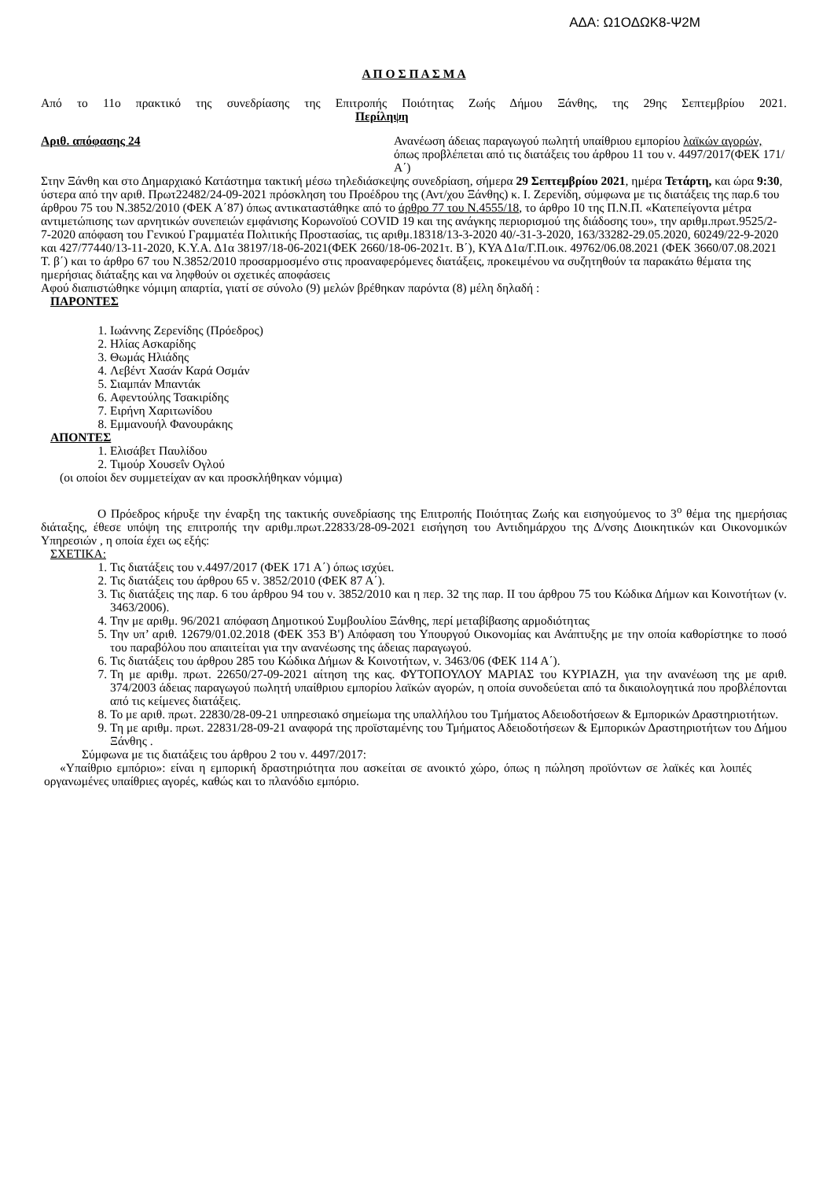ΑΔΑ: Ω1ΟΔΩΚ8-Ψ2Μ
Α Π Ο Σ Π Α Σ Μ Α
Από το 11ο πρακτικό της συνεδρίασης της Επιτροπής Ποιότητας Ζωής Δήμου Ξάνθης, της 29ης Σεπτεμβρίου 2021. Περίληψη
Αριθ. απόφασης 24 Ανανέωση άδειας παραγωγού πωλητή υπαίθριου εμπορίου λαϊκών αγορών, όπως προβλέπεται από τις διατάξεις του άρθρου 11 του ν. 4497/2017(ΦΕΚ 171/Α΄)
Στην Ξάνθη και στο Δημαρχιακό Κατάστημα τακτική μέσω τηλεδιάσκεψης συνεδρίαση, σήμερα 29 Σεπτεμβρίου 2021, ημέρα Τετάρτη, και ώρα 9:30, ύστερα από την αριθ. Πρωτ22482/24-09-2021 πρόσκληση του Προέδρου της (Αντ/χου Ξάνθης) κ. Ι. Ζερενίδη, σύμφωνα με τις διατάξεις της παρ.6 του άρθρου 75 του Ν.3852/2010 (ΦΕΚ Α΄87) όπως αντικαταστάθηκε από το άρθρο 77 του Ν.4555/18, το άρθρο 10 της Π.Ν.Π. «Κατεπείγοντα μέτρα αντιμετώπισης των αρνητικών συνεπειών εμφάνισης Κορωνοϊού COVID 19 και της ανάγκης περιορισμού της διάδοσης του», την αριθμ.πρωτ.9525/2-7-2020 απόφαση του Γενικού Γραμματέα Πολιτικής Προστασίας, τις αριθμ.18318/13-3-2020 40/-31-3-2020, 163/33282-29.05.2020, 60249/22-9-2020 και 427/77440/13-11-2020, Κ.Υ.Α. Δ1α 38197/18-06-2021(ΦΕΚ 2660/18-06-2021τ. Β΄), ΚΥΑ Δ1α/Γ.Π.οικ. 49762/06.08.2021 (ΦΕΚ 3660/07.08.2021 Τ. β΄) και το άρθρο 67 του Ν.3852/2010 προσαρμοσμένο στις προαναφερόμενες διατάξεις, προκειμένου να συζητηθούν τα παρακάτω θέματα της ημερήσιας διάταξης και να ληφθούν οι σχετικές αποφάσεις
Αφού διαπιστώθηκε νόμιμη απαρτία, γιατί σε σύνολο (9) μελών βρέθηκαν παρόντα (8) μέλη δηλαδή :
ΠΑΡΟΝΤΕΣ
1. Ιωάννης Ζερενίδης (Πρόεδρος)
2. Ηλίας Ασκαρίδης
3. Θωμάς Ηλιάδης
4. Λεβέντ Χασάν Καρά Οσμάν
5. Σιαμπάν Μπαντάκ
6. Αφεντούλης Τσακιρίδης
7. Ειρήνη Χαριτωνίδου
8. Εμμανουήλ Φανουράκης
ΑΠΟΝΤΕΣ
1. Ελισάβετ Παυλίδου
2. Τιμούρ Χουσεΐν Ογλού
(οι οποίοι δεν συμμετείχαν αν και προσκλήθηκαν νόμιμα)
Ο Πρόεδρος κήρυξε την έναρξη της τακτικής συνεδρίασης της Επιτροπής Ποιότητας Ζωής και εισηγούμενος το 3<sup>ο</sup> θέμα της ημερήσιας διάταξης, έθεσε υπόψη της επιτροπής την αριθμ.πρωτ.22833/28-09-2021 εισήγηση του Αντιδημάρχου της Δ/νσης Διοικητικών και Οικονομικών Υπηρεσιών , η οποία έχει ως εξής:
ΣΧΕΤΙΚΑ:
1. Τις διατάξεις του ν.4497/2017 (ΦΕΚ 171 Α΄) όπως ισχύει.
2. Τις διατάξεις του άρθρου 65 ν. 3852/2010 (ΦΕΚ 87 Α΄).
3. Τις διατάξεις της παρ. 6 του άρθρου 94 του ν. 3852/2010 και η περ. 32 της παρ. ΙΙ του άρθρου 75 του Κώδικα Δήμων και Κοινοτήτων (ν. 3463/2006).
4. Την με αριθμ. 96/2021 απόφαση Δημοτικού Συμβουλίου Ξάνθης, περί μεταβίβασης αρμοδιότητας
5. Την υπ’ αριθ. 12679/01.02.2018 (ΦΕΚ 353 Β') Απόφαση του Υπουργού Οικονομίας και Ανάπτυξης με την οποία καθορίστηκε το ποσό του παραβόλου που απαιτείται για την ανανέωσης της άδειας παραγωγού.
6. Τις διατάξεις του άρθρου 285 του Κώδικα Δήμων & Κοινοτήτων, ν. 3463/06 (ΦΕΚ 114 Α΄).
7. Τη με αριθμ. πρωτ. 22650/27-09-2021 αίτηση της κας. ΦΥΤΟΠΟΥΛΟΥ ΜΑΡΙΑΣ του ΚΥΡΙΑΖΗ, για την ανανέωση της με αριθ. 374/2003 άδειας παραγωγού πωλητή υπαίθριου εμπορίου λαϊκών αγορών, η οποία συνοδεύεται από τα δικαιολογητικά που προβλέπονται από τις κείμενες διατάξεις.
8. Το με αριθ. πρωτ. 22830/28-09-21 υπηρεσιακό σημείωμα της υπαλλήλου του Τμήματος Αδειοδοτήσεων & Εμπορικών Δραστηριοτήτων.
9. Τη με αριθμ. πρωτ. 22831/28-09-21 αναφορά της προϊσταμένης του Τμήματος Αδειοδοτήσεων & Εμπορικών Δραστηριοτήτων του Δήμου Ξάνθης .
Σύμφωνα με τις διατάξεις του άρθρου 2 του ν. 4497/2017:
«Υπαίθριο εμπόριο»: είναι η εμπορική δραστηριότητα που ασκείται σε ανοικτό χώρο, όπως η πώληση προϊόντων σε λαϊκές και λοιπές οργανωμένες υπαίθριες αγορές, καθώς και το πλανόδιο εμπόριο.